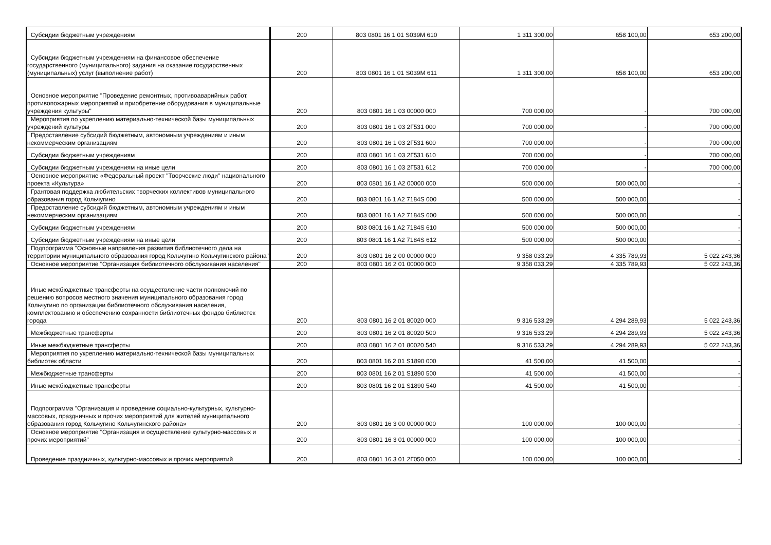| Субсидии бюджетным учреждениям | 200 | 803 0801 16 1 01 S039M 610 | 1 311 300,00 | 658 100,00 | 653 200,00 |
| Субсидии бюджетным учреждениям на финансовое обеспечение государственного (муниципального) задания на оказание государственных (муниципальных) услуг (выполнение работ) | 200 | 803 0801 16 1 01 S039M 611 | 1 311 300,00 | 658 100,00 | 653 200,00 |
| Основное мероприятие "Проведение ремонтных, противоаварийных работ, противопожарных мероприятий и приобретение оборудования в муниципальные учреждения культуры" | 200 | 803 0801 16 1 03 00000 000 | 700 000,00 | - | 700 000,00 |
| Мероприятия по укреплению материально-технической базы муниципальных учреждений культуры | 200 | 803 0801 16 1 03 2Г531 000 | 700 000,00 | - | 700 000,00 |
| Предоставление субсидий бюджетным, автономным учреждениям и иным некоммерческим организациям | 200 | 803 0801 16 1 03 2Г531 600 | 700 000,00 | - | 700 000,00 |
| Субсидии бюджетным учреждениям | 200 | 803 0801 16 1 03 2Г531 610 | 700 000,00 | - | 700 000,00 |
| Субсидии бюджетным учреждениям на иные цели | 200 | 803 0801 16 1 03 2Г531 612 | 700 000,00 | - | 700 000,00 |
| Основное мероприятие «Федеральный проект "Творческие люди" национального проекта «Культура» | 200 | 803 0801 16 1 A2 00000 000 | 500 000,00 | 500 000,00 | - |
| Грантовая поддержка любительских творческих коллективов муниципального образования город Кольчугино | 200 | 803 0801 16 1 A2 7184S 000 | 500 000,00 | 500 000,00 | - |
| Предоставление субсидий бюджетным, автономным учреждениям и иным некоммерческим организациям | 200 | 803 0801 16 1 A2 7184S 600 | 500 000,00 | 500 000,00 | - |
| Субсидии бюджетным учреждениям | 200 | 803 0801 16 1 A2 7184S 610 | 500 000,00 | 500 000,00 | - |
| Субсидии бюджетным учреждениям на иные цели | 200 | 803 0801 16 1 A2 7184S 612 | 500 000,00 | 500 000,00 | - |
| Подпрограмма "Основные направления развития библиотечного дела на территории муниципального образования город Кольчугино Кольчугинского района" | 200 | 803 0801 16 2 00 00000 000 | 9 358 033,29 | 4 335 789,93 | 5 022 243,36 |
| Основное мероприятие "Организация библиотечного обслуживания населения" | 200 | 803 0801 16 2 01 00000 000 | 9 358 033,29 | 4 335 789,93 | 5 022 243,36 |
| Иные межбюджетные трансферты на осуществление части полномочий по решению вопросов местного значения муниципального образования город Кольчугино по организации библиотечного обслуживания населения, комплектованию и обеспечению сохранности библиотечных фондов библиотек города | 200 | 803 0801 16 2 01 80020 000 | 9 316 533,29 | 4 294 289,93 | 5 022 243,36 |
| Межбюджетные трансферты | 200 | 803 0801 16 2 01 80020 500 | 9 316 533,29 | 4 294 289,93 | 5 022 243,36 |
| Иные межбюджетные трансферты | 200 | 803 0801 16 2 01 80020 540 | 9 316 533,29 | 4 294 289,93 | 5 022 243,36 |
| Мероприятия по укреплению материально-технической базы муниципальных библиотек области | 200 | 803 0801 16 2 01 S1890 000 | 41 500,00 | 41 500,00 | - |
| Межбюджетные трансферты | 200 | 803 0801 16 2 01 S1890 500 | 41 500,00 | 41 500,00 | - |
| Иные межбюджетные трансферты | 200 | 803 0801 16 2 01 S1890 540 | 41 500,00 | 41 500,00 | - |
| Подпрограмма "Организация и проведение социально-культурных, культурно-массовых, праздничных и прочих мероприятий для жителей муниципального образования город Кольчугино Кольчугинского района» | 200 | 803 0801 16 3 00 00000 000 | 100 000,00 | 100 000,00 | - |
| Основное мероприятие "Организация и осуществление культурно-массовых и прочих мероприятий" | 200 | 803 0801 16 3 01 00000 000 | 100 000,00 | 100 000,00 | - |
| Проведение праздничных, культурно-массовых и прочих мероприятий | 200 | 803 0801 16 3 01 2Г050 000 | 100 000,00 | 100 000,00 | - |